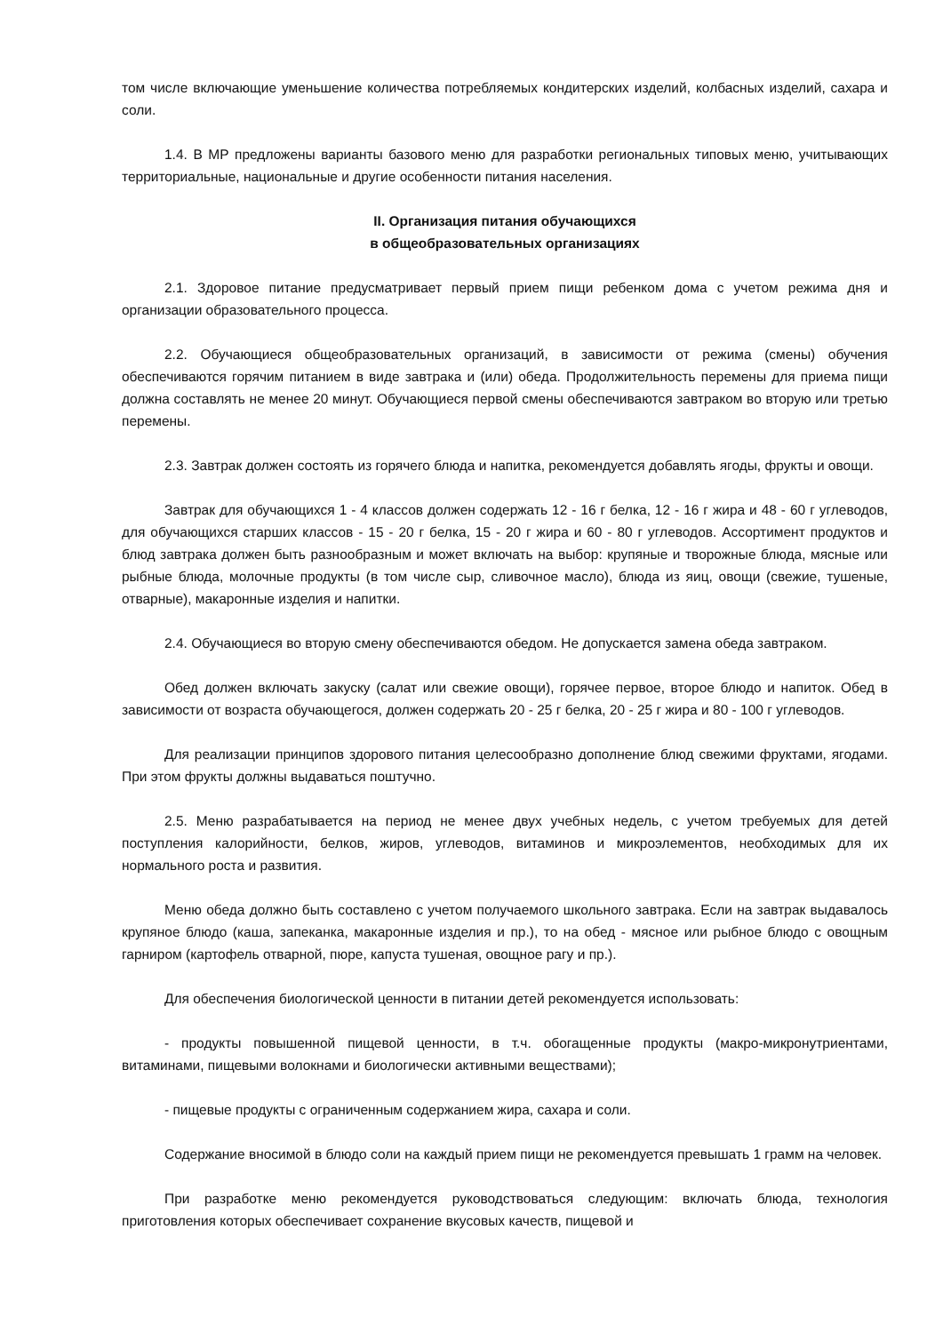том числе включающие уменьшение количества потребляемых кондитерских изделий, колбасных изделий, сахара и соли.
1.4. В МР предложены варианты базового меню для разработки региональных типовых меню, учитывающих территориальные, национальные и другие особенности питания населения.
II. Организация питания обучающихся
в общеобразовательных организациях
2.1. Здоровое питание предусматривает первый прием пищи ребенком дома с учетом режима дня и организации образовательного процесса.
2.2. Обучающиеся общеобразовательных организаций, в зависимости от режима (смены) обучения обеспечиваются горячим питанием в виде завтрака и (или) обеда. Продолжительность перемены для приема пищи должна составлять не менее 20 минут. Обучающиеся первой смены обеспечиваются завтраком во вторую или третью перемены.
2.3. Завтрак должен состоять из горячего блюда и напитка, рекомендуется добавлять ягоды, фрукты и овощи.
Завтрак для обучающихся 1 - 4 классов должен содержать 12 - 16 г белка, 12 - 16 г жира и 48 - 60 г углеводов, для обучающихся старших классов - 15 - 20 г белка, 15 - 20 г жира и 60 - 80 г углеводов. Ассортимент продуктов и блюд завтрака должен быть разнообразным и может включать на выбор: крупяные и творожные блюда, мясные или рыбные блюда, молочные продукты (в том числе сыр, сливочное масло), блюда из яиц, овощи (свежие, тушеные, отварные), макаронные изделия и напитки.
2.4. Обучающиеся во вторую смену обеспечиваются обедом. Не допускается замена обеда завтраком.
Обед должен включать закуску (салат или свежие овощи), горячее первое, второе блюдо и напиток. Обед в зависимости от возраста обучающегося, должен содержать 20 - 25 г белка, 20 - 25 г жира и 80 - 100 г углеводов.
Для реализации принципов здорового питания целесообразно дополнение блюд свежими фруктами, ягодами. При этом фрукты должны выдаваться поштучно.
2.5. Меню разрабатывается на период не менее двух учебных недель, с учетом требуемых для детей поступления калорийности, белков, жиров, углеводов, витаминов и микроэлементов, необходимых для их нормального роста и развития.
Меню обеда должно быть составлено с учетом получаемого школьного завтрака. Если на завтрак выдавалось крупяное блюдо (каша, запеканка, макаронные изделия и пр.), то на обед - мясное или рыбное блюдо с овощным гарниром (картофель отварной, пюре, капуста тушеная, овощное рагу и пр.).
Для обеспечения биологической ценности в питании детей рекомендуется использовать:
- продукты повышенной пищевой ценности, в т.ч. обогащенные продукты (макро-микронутриентами, витаминами, пищевыми волокнами и биологически активными веществами);
- пищевые продукты с ограниченным содержанием жира, сахара и соли.
Содержание вносимой в блюдо соли на каждый прием пищи не рекомендуется превышать 1 грамм на человек.
При разработке меню рекомендуется руководствоваться следующим: включать блюда, технология приготовления которых обеспечивает сохранение вкусовых качеств, пищевой и